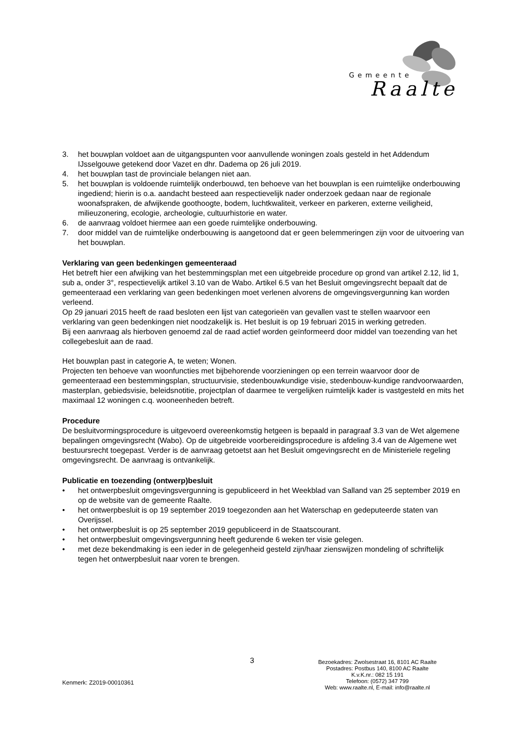Gemeente
Raalte
3. het bouwplan voldoet aan de uitgangspunten voor aanvullende woningen zoals gesteld in het Addendum IJsselgouwe getekend door Vazet en dhr. Dadema op 26 juli 2019.
4. het bouwplan tast de provinciale belangen niet aan.
5. het bouwplan is voldoende ruimtelijk onderbouwd, ten behoeve van het bouwplan is een ruimtelijke onderbouwing ingediend; hierin is o.a. aandacht besteed aan respectievelijk nader onderzoek gedaan naar de regionale woonafspraken, de afwijkende goothoogte, bodem, luchtkwaliteit, verkeer en parkeren, externe veiligheid, milieuzonering, ecologie, archeologie, cultuurhistorie en water.
6. de aanvraag voldoet hiermee aan een goede ruimtelijke onderbouwing.
7. door middel van de ruimtelijke onderbouwing is aangetoond dat er geen belemmeringen zijn voor de uitvoering van het bouwplan.
Verklaring van geen bedenkingen gemeenteraad
Het betreft hier een afwijking van het bestemmingsplan met een uitgebreide procedure op grond van artikel 2.12, lid 1, sub a, onder 3°, respectievelijk artikel 3.10 van de Wabo. Artikel 6.5 van het Besluit omgevingsrecht bepaalt dat de gemeenteraad een verklaring van geen bedenkingen moet verlenen alvorens de omgevingsvergunning kan worden verleend.
Op 29 januari 2015 heeft de raad besloten een lijst van categorieën van gevallen vast te stellen waarvoor een verklaring van geen bedenkingen niet noodzakelijk is. Het besluit is op 19 februari 2015 in werking getreden.
Bij een aanvraag als hierboven genoemd zal de raad actief worden geïnformeerd door middel van toezending van het collegebesluit aan de raad.
Het bouwplan past in categorie A, te weten; Wonen.
Projecten ten behoeve van woonfuncties met bijbehorende voorzieningen op een terrein waarvoor door de gemeenteraad een bestemmingsplan, structuurvisie, stedenbouwkundige visie, stedenbouw-kundige randvoorwaarden, masterplan, gebiedsvisie, beleidsnotitie, projectplan of daarmee te vergelijken ruimtelijk kader is vastgesteld en mits het maximaal 12 woningen c.q. wooneenheden betreft.
Procedure
De besluitvormingsprocedure is uitgevoerd overeenkomstig hetgeen is bepaald in paragraaf 3.3 van de Wet algemene bepalingen omgevingsrecht (Wabo). Op de uitgebreide voorbereidingsprocedure is afdeling 3.4 van de Algemene wet bestuursrecht toegepast. Verder is de aanvraag getoetst aan het Besluit omgevingsrecht en de Ministeriele regeling omgevingsrecht. De aanvraag is ontvankelijk.
Publicatie en toezending (ontwerp)besluit
• het ontwerpbesluit omgevingsvergunning is gepubliceerd in het Weekblad van Salland van 25 september 2019 en op de website van de gemeente Raalte.
• het ontwerpbesluit is op 19 september 2019 toegezonden aan het Waterschap en gedeputeerde staten van Overijssel.
• het ontwerpbesluit is op 25 september 2019 gepubliceerd in de Staatscourant.
• het ontwerpbesluit omgevingsvergunning heeft gedurende 6 weken ter visie gelegen.
• met deze bekendmaking is een ieder in de gelegenheid gesteld zijn/haar zienswijzen mondeling of schriftelijk tegen het ontwerpbesluit naar voren te brengen.
3
Bezoekadres: Zwolsestraat 16, 8101 AC Raalte
Postadres: Postbus 140, 8100 AC Raalte
K.v.K.nr.: 082 15 191
Telefoon: (0572) 347 799
Web: www.raalte.nl, E-mail: info@raalte.nl
Kenmerk: Z2019-00010361